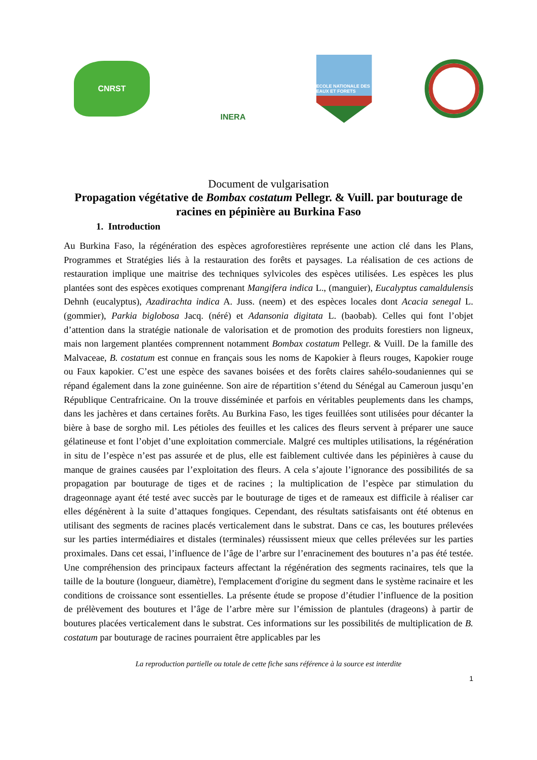CNRST
INERA
ECOLE NATIONALE DES EAUX ET FORETS
Document de vulgarisation
Propagation végétative de Bombax costatum Pellegr. & Vuill. par bouturage de racines en pépinière au Burkina Faso
1. Introduction
Au Burkina Faso, la régénération des espèces agroforestières représente une action clé dans les Plans, Programmes et Stratégies liés à la restauration des forêts et paysages. La réalisation de ces actions de restauration implique une maitrise des techniques sylvicoles des espèces utilisées. Les espèces les plus plantées sont des espèces exotiques comprenant Mangifera indica L., (manguier), Eucalyptus camaldulensis Dehnh (eucalyptus), Azadirachta indica A. Juss. (neem) et des espèces locales dont Acacia senegal L. (gommier), Parkia biglobosa Jacq. (néré) et Adansonia digitata L. (baobab). Celles qui font l’objet d’attention dans la stratégie nationale de valorisation et de promotion des produits forestiers non ligneux, mais non largement plantées comprennent notamment Bombax costatum Pellegr. & Vuill. De la famille des Malvaceae, B. costatum est connue en français sous les noms de Kapokier à fleurs rouges, Kapokier rouge ou Faux kapokier. C’est une espèce des savanes boisées et des forêts claires sahélo-soudaniennes qui se répand également dans la zone guinéenne. Son aire de répartition s’étend du Sénégal au Cameroun jusqu’en République Centrafricaine. On la trouve disséminée et parfois en véritables peuplements dans les champs, dans les jachères et dans certaines forêts. Au Burkina Faso, les tiges feuillées sont utilisées pour décanter la bière à base de sorgho mil. Les pétioles des feuilles et les calices des fleurs servent à préparer une sauce gélatineuse et font l’objet d’une exploitation commerciale. Malgré ces multiples utilisations, la régénération in situ de l’espèce n’est pas assurée et de plus, elle est faiblement cultivée dans les pépinières à cause du manque de graines causées par l’exploitation des fleurs. A cela s’ajoute l’ignorance des possibilités de sa propagation par bouturage de tiges et de racines ; la multiplication de l’espèce par stimulation du drageonnage ayant été testé avec succès par le bouturage de tiges et de rameaux est difficile à réaliser car elles dégénèrent à la suite d’attaques fongiques. Cependant, des résultats satisfaisants ont été obtenus en utilisant des segments de racines placés verticalement dans le substrat. Dans ce cas, les boutures prélevées sur les parties intermédiaires et distales (terminales) réussissent mieux que celles prélevées sur les parties proximales. Dans cet essai, l’influence de l’âge de l’arbre sur l’enracinement des boutures n’a pas été testée. Une compréhension des principaux facteurs affectant la régénération des segments racinaires, tels que la taille de la bouture (longueur, diamètre), l'emplacement d'origine du segment dans le système racinaire et les conditions de croissance sont essentielles. La présente étude se propose d’étudier l’influence de la position de prélèvement des boutures et l’âge de l’arbre mère sur l’émission de plantules (drageons) à partir de boutures placées verticalement dans le substrat. Ces informations sur les possibilités de multiplication de B. costatum par bouturage de racines pourraient être applicables par les
La reproduction partielle ou totale de cette fiche sans référence à la source est interdite
1